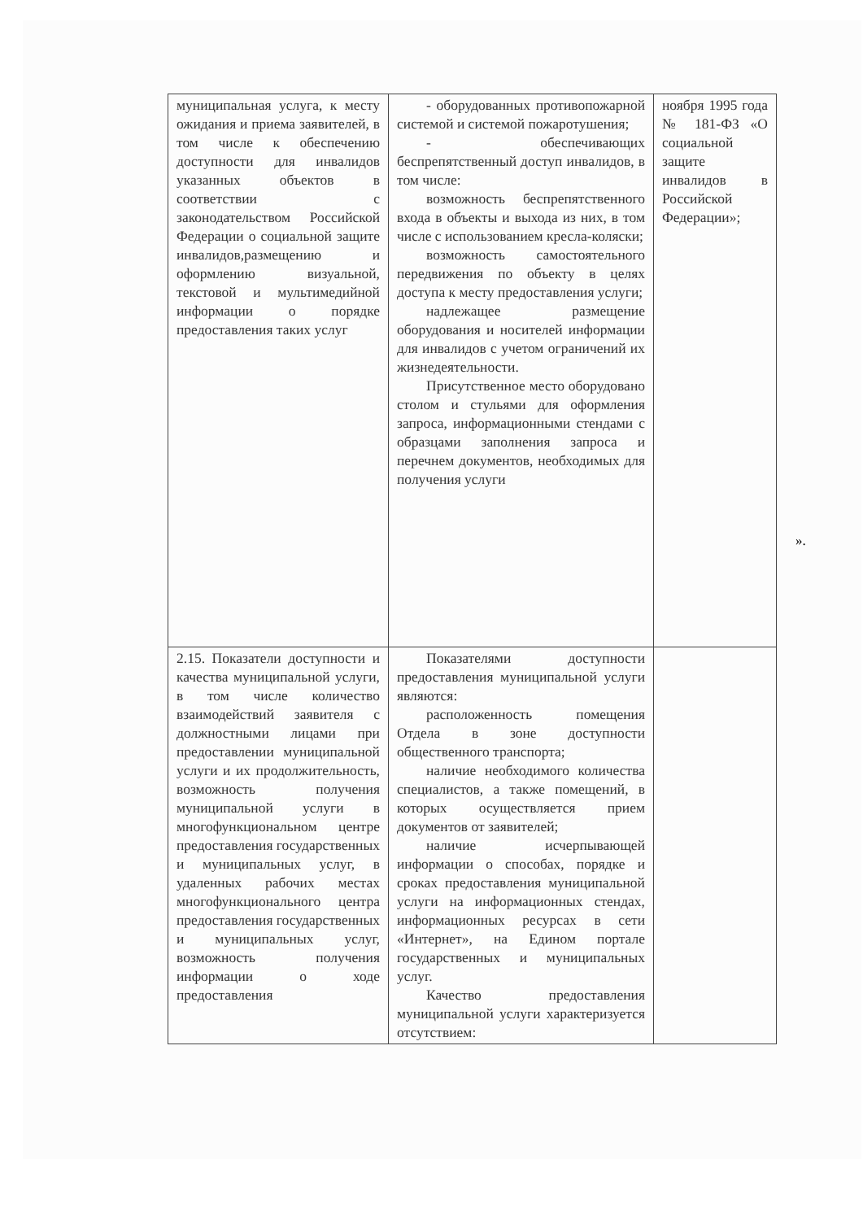| муниципальная услуга, к месту ожидания и приема заявителей, в том числе к обеспечению доступности для инвалидов указанных объектов в соответствии с законодательством Российской Федерации о социальной защите инвалидов,размещению и оформлению визуальной, текстовой и мультимедийной информации о порядке предоставления таких услуг | - оборудованных противопожарной системой и системой пожаротушения; - обеспечивающих беспрепятственный доступ инвалидов, в том числе: возможность беспрепятственного входа в объекты и выхода из них, в том числе с использованием кресла-коляски; возможность самостоятельного передвижения по объекту в целях доступа к месту предоставления услуги; надлежащее размещение оборудования и носителей информации для инвалидов с учетом ограничений их жизнедеятельности. Присутственное место оборудовано столом и стульями для оформления запроса, информационными стендами с образцами заполнения запроса и перечнем документов, необходимых для получения услуги | ноября 1995 года № 181-ФЗ «О социальной защите инвалидов в Российской Федерации»; |
| 2.15. Показатели доступности и качества муниципальной услуги, в том числе количество взаимодействий заявителя с должностными лицами при предоставлении муниципальной услуги и их продолжительность, возможность получения муниципальной услуги в многофункциональном центре предоставления государственных и муниципальных услуг, в удаленных рабочих местах многофункционального центра предоставления государственных и муниципальных услуг, возможность получения информации о ходе предоставления | Показателями доступности предоставления муниципальной услуги являются: расположенность помещения Отдела в зоне доступности общественного транспорта; наличие необходимого количества специалистов, а также помещений, в которых осуществляется прием документов от заявителей; наличие исчерпывающей информации о способах, порядке и сроках предоставления муниципальной услуги на информационных стендах, информационных ресурсах в сети «Интернет», на Едином портале государственных и муниципальных услуг. Качество предоставления муниципальной услуги характеризуется отсутствием: | |
».